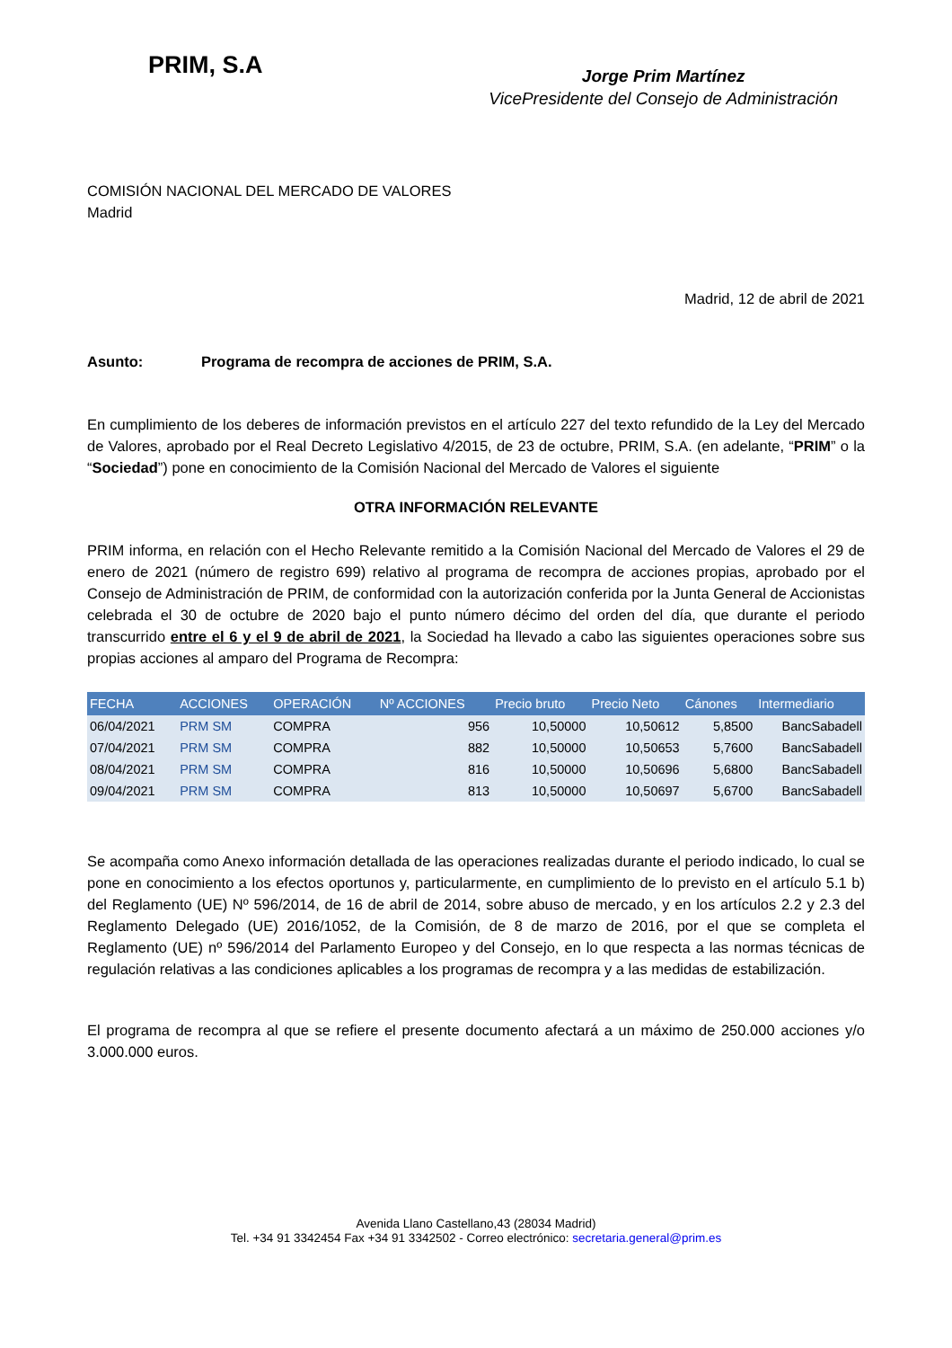PRIM, S.A
Jorge Prim Martínez
VicePresidente del Consejo de Administración
COMISIÓN NACIONAL DEL MERCADO DE VALORES
Madrid
Madrid, 12 de abril de 2021
Asunto: Programa de recompra de acciones de PRIM, S.A.
En cumplimiento de los deberes de información previstos en el artículo 227 del texto refundido de la Ley del Mercado de Valores, aprobado por el Real Decreto Legislativo 4/2015, de 23 de octubre, PRIM, S.A. (en adelante, “PRIM” o la “Sociedad”) pone en conocimiento de la Comisión Nacional del Mercado de Valores el siguiente
OTRA INFORMACIÓN RELEVANTE
PRIM informa, en relación con el Hecho Relevante remitido a la Comisión Nacional del Mercado de Valores el 29 de enero de 2021 (número de registro 699) relativo al programa de recompra de acciones propias, aprobado por el Consejo de Administración de PRIM, de conformidad con la autorización conferida por la Junta General de Accionistas celebrada el 30 de octubre de 2020 bajo el punto número décimo del orden del día, que durante el periodo transcurrido entre el 6 y el 9 de abril de 2021, la Sociedad ha llevado a cabo las siguientes operaciones sobre sus propias acciones al amparo del Programa de Recompra:
| FECHA | ACCIONES | OPERACIÓN | Nº ACCIONES | Precio bruto | Precio Neto | Cánones | Intermediario |
| --- | --- | --- | --- | --- | --- | --- | --- |
| 06/04/2021 | PRM SM | COMPRA | 956 | 10,50000 | 10,50612 | 5,8500 | BancSabadell |
| 07/04/2021 | PRM SM | COMPRA | 882 | 10,50000 | 10,50653 | 5,7600 | BancSabadell |
| 08/04/2021 | PRM SM | COMPRA | 816 | 10,50000 | 10,50696 | 5,6800 | BancSabadell |
| 09/04/2021 | PRM SM | COMPRA | 813 | 10,50000 | 10,50697 | 5,6700 | BancSabadell |
Se acompaña como Anexo información detallada de las operaciones realizadas durante el periodo indicado, lo cual se pone en conocimiento a los efectos oportunos y, particularmente, en cumplimiento de lo previsto en el artículo 5.1 b) del Reglamento (UE) Nº 596/2014, de 16 de abril de 2014, sobre abuso de mercado, y en los artículos 2.2 y 2.3 del Reglamento Delegado (UE) 2016/1052, de la Comisión, de 8 de marzo de 2016, por el que se completa el Reglamento (UE) nº 596/2014 del Parlamento Europeo y del Consejo, en lo que respecta a las normas técnicas de regulación relativas a las condiciones aplicables a los programas de recompra y a las medidas de estabilización.
El programa de recompra al que se refiere el presente documento afectará a un máximo de 250.000 acciones y/o 3.000.000 euros.
Avenida Llano Castellano,43 (28034 Madrid)
Tel. +34 91 3342454 Fax +34 91 3342502 - Correo electrónico: secretaria.general@prim.es